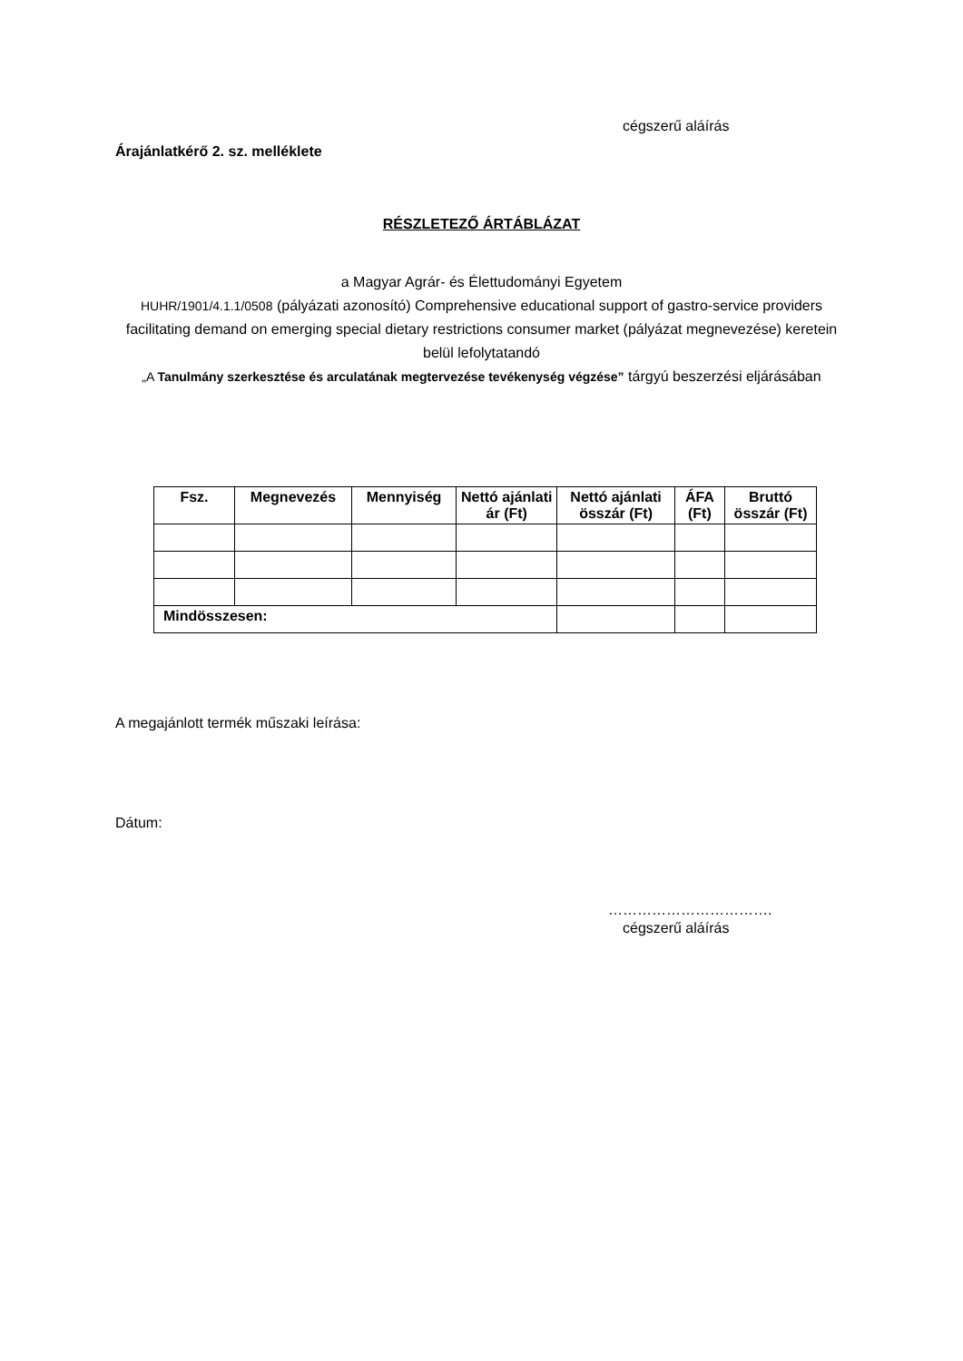cégszerű aláírás
Árajánlatkérő 2. sz. melléklete
RÉSZLETEZŐ ÁRTÁBLÁZAT
a Magyar Agrár- és Élettudományi Egyetem
HUHR/1901/4.1.1/0508 (pályázati azonosító) Comprehensive educational support of gastro-service providers facilitating demand on emerging special dietary restrictions consumer market (pályázat megnevezése) keretein belül lefolytatandó
„A Tanulmány szerkesztése és arculatának megtervezése tevékenység végzése” tárgyú beszerzési eljárásában
| Fsz. | Megnevezés | Mennyiség | Nettó ajánlati ár (Ft) | Nettó ajánlati összár (Ft) | ÁFA (Ft) | Bruttó összár (Ft) |
| --- | --- | --- | --- | --- | --- | --- |
| Mindösszesen: | | | | | | |
A megajánlott termék műszaki leírása:
Dátum:
…………………………….
cégszerű aláírás